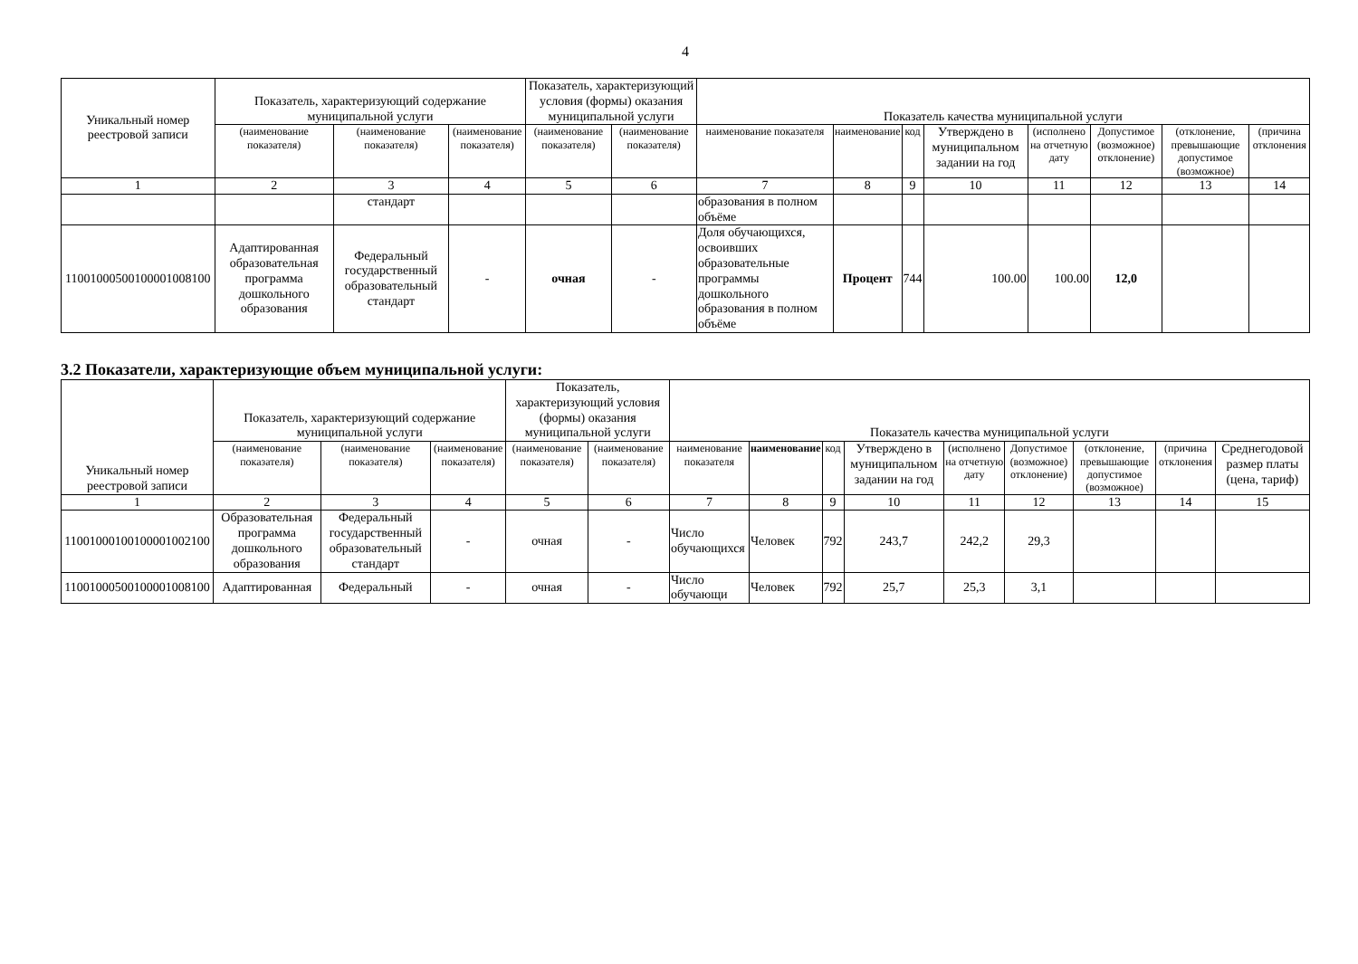4
| Уникальный номер реестровой записи | Показатель, характеризующий содержание муниципальной услуги | | | Показатель, характеризующий условия (формы) оказания муниципальной услуги | | Показатель качества муниципальной услуги | | | | | | | |
| --- | --- | --- | --- | --- | --- | --- | --- | --- | --- | --- | --- | --- | --- |
| | (наименование показателя) | (наименование показателя) | (наименование показателя) | (наименование показателя) | (наименование показателя) | наименование показателя | наименование | код | Утверждено в муниципальном задании на год | (исполнено на отчетную дату | Допустимое (возможное) отклонение) | (отклонение, превышающие допустимое (возможное) | (причина отклонения |
| 1 | 2 | 3 | 4 | 5 | 6 | 7 | 8 | 9 | 10 | 11 | 12 | 13 | 14 |
| | | стандарт | | | | образования в полном объёме | | | | | | | |
| 11001000500100001008100 | Адаптированная образовательная программа дошкольного образования | Федеральный государственный образовательный стандарт | - | очная | - | Доля обучающихся, освоивших образовательные программы дошкольного образования в полном объёме | Процент | 744 | 100.00 | 100.00 | 12,0 | | |
3.2 Показатели, характеризующие объем муниципальной услуги:
| Уникальный номер реестровой записи | Показатель, характеризующий содержание муниципальной услуги | | | Показатель, характеризующий условия (формы) оказания муниципальной услуги | | Показатель качества муниципальной услуги | | | | | | | | |
| --- | --- | --- | --- | --- | --- | --- | --- | --- | --- | --- | --- | --- | --- | --- |
| | (наименование показателя) | (наименование показателя) | (наименование показателя) | (наименование показателя) | (наименование показателя) | наименование показателя | наименование | код | Утверждено в муниципальном задании на год | (исполнено на отчетную дату | Допустимое (возможное) отклонение) | (отклонение, превышающие допустимое (возможное) | (причина отклонения | Среднегодовой размер платы (цена, тариф) |
| 1 | 2 | 3 | 4 | 5 | 6 | 7 | 8 | 9 | 10 | 11 | 12 | 13 | 14 | 15 |
| 11001000100100001002100 | Образовательная программа дошкольного образования | Федеральный государственный образовательный стандарт | - | очная | - | Число обучающихся | Человек | 792 | 243,7 | 242,2 | 29,3 | | | |
| 11001000500100001008100 | Адаптированная | Федеральный | - | очная | - | Число обучающи | Человек | 792 | 25,7 | 25,3 | 3,1 | | | |